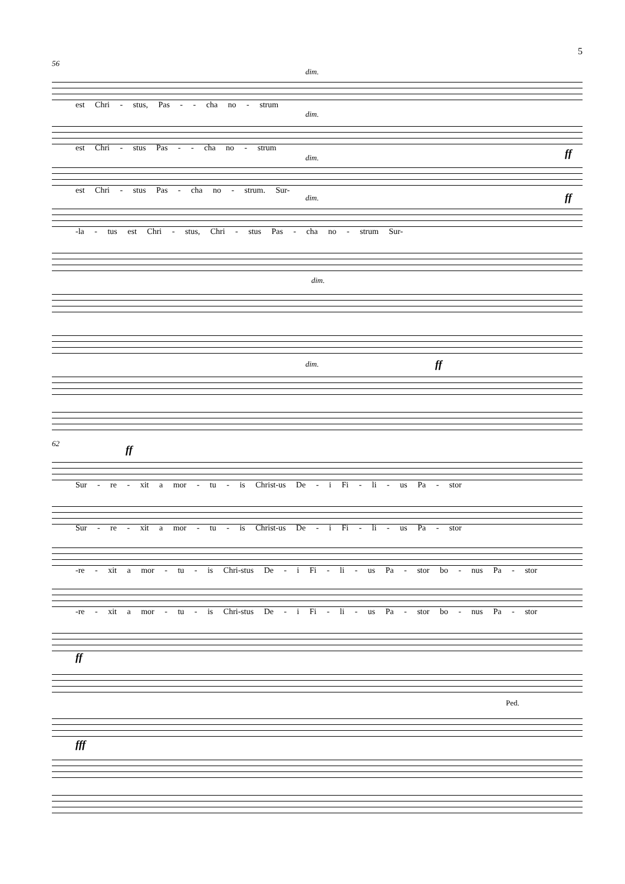5
56
dim.
est Chri - stus, Pas - - cha no - strum
dim.
est Chri - stus Pas - - cha no - strum
dim. ff
est Chri - stus Pas - cha no - strum. Sur-
dim. ff
-la - tus est Chri - stus, Chri - stus Pas - cha no - strum Sur-
dim.
dim. ff
62
ff
Sur - re - xit a mor - tu - is Christ-us De - i Fi - li - us Pa - stor
Sur - re - xit a mor - tu - is Christ-us De - i Fi - li - us Pa - stor
-re - xit a mor - tu - is Chri-stus De - i Fi - li - us Pa - stor bo - nus Pa - stor
-re - xit a mor - tu - is Chri-stus De - i Fi - li - us Pa - stor bo - nus Pa - stor
ff
Ped.
fff